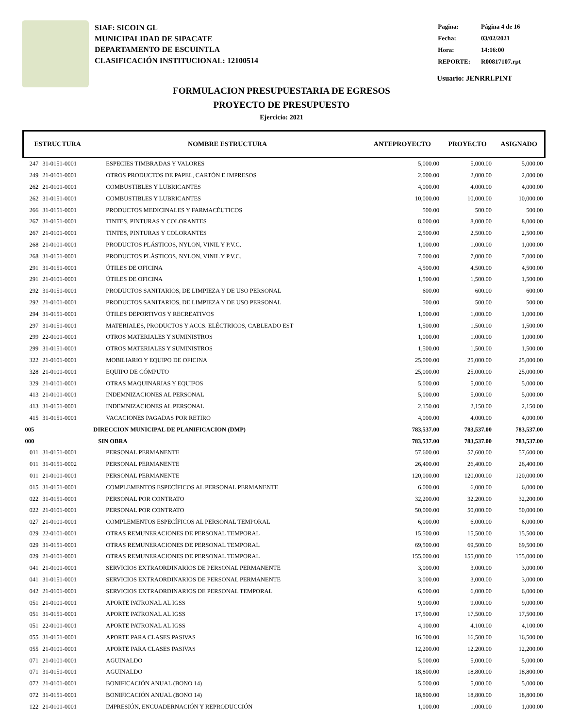SIAF: SICOIN GL
MUNICIPALIDAD DE SIPACATE
DEPARTAMENTO DE ESCUINTLA
CLASIFICACIÓN INSTITUCIONAL: 12100514
| Pagina: | Página 4 de 16 |
| Fecha: | 03/02/2021 |
| Hora: | 14:16:00 |
| REPORTE: | R00817107.rpt |
Usuario: JENRRI.PINT
FORMULACION PRESUPUESTARIA DE EGRESOS
PROYECTO DE PRESUPUESTO
Ejercicio: 2021
| ESTRUCTURA | | NOMBRE ESTRUCTURA | ANTEPROYECTO | PROYECTO | ASIGNADO |
| --- | --- | --- | --- | --- | --- |
| 247 | 31-0151-0001 | ESPECIES TIMBRADAS Y VALORES | 5,000.00 | 5,000.00 | 5,000.00 |
| 249 | 21-0101-0001 | OTROS PRODUCTOS DE PAPEL, CARTÓN E IMPRESOS | 2,000.00 | 2,000.00 | 2,000.00 |
| 262 | 21-0101-0001 | COMBUSTIBLES Y LUBRICANTES | 4,000.00 | 4,000.00 | 4,000.00 |
| 262 | 31-0151-0001 | COMBUSTIBLES Y LUBRICANTES | 10,000.00 | 10,000.00 | 10,000.00 |
| 266 | 31-0151-0001 | PRODUCTOS MEDICINALES Y FARMACÉUTICOS | 500.00 | 500.00 | 500.00 |
| 267 | 31-0151-0001 | TINTES, PINTURAS Y COLORANTES | 8,000.00 | 8,000.00 | 8,000.00 |
| 267 | 21-0101-0001 | TINTES, PINTURAS Y COLORANTES | 2,500.00 | 2,500.00 | 2,500.00 |
| 268 | 21-0101-0001 | PRODUCTOS PLÁSTICOS, NYLON, VINIL Y P.V.C. | 1,000.00 | 1,000.00 | 1,000.00 |
| 268 | 31-0151-0001 | PRODUCTOS PLÁSTICOS, NYLON, VINIL Y P.V.C. | 7,000.00 | 7,000.00 | 7,000.00 |
| 291 | 31-0151-0001 | ÚTILES DE OFICINA | 4,500.00 | 4,500.00 | 4,500.00 |
| 291 | 21-0101-0001 | ÚTILES DE OFICINA | 1,500.00 | 1,500.00 | 1,500.00 |
| 292 | 31-0151-0001 | PRODUCTOS SANITARIOS, DE LIMPIEZA Y DE USO PERSONAL | 600.00 | 600.00 | 600.00 |
| 292 | 21-0101-0001 | PRODUCTOS SANITARIOS, DE LIMPIEZA Y DE USO PERSONAL | 500.00 | 500.00 | 500.00 |
| 294 | 31-0151-0001 | ÚTILES DEPORTIVOS Y RECREATIVOS | 1,000.00 | 1,000.00 | 1,000.00 |
| 297 | 31-0151-0001 | MATERIALES, PRODUCTOS Y ACCS. ELÉCTRICOS, CABLEADO ESТ | 1,500.00 | 1,500.00 | 1,500.00 |
| 299 | 22-0101-0001 | OTROS MATERIALES Y SUMINISTROS | 1,000.00 | 1,000.00 | 1,000.00 |
| 299 | 31-0151-0001 | OTROS MATERIALES Y SUMINISTROS | 1,500.00 | 1,500.00 | 1,500.00 |
| 322 | 21-0101-0001 | MOBILIARIO Y EQUIPO DE OFICINA | 25,000.00 | 25,000.00 | 25,000.00 |
| 328 | 21-0101-0001 | EQUIPO DE CÓMPUTO | 25,000.00 | 25,000.00 | 25,000.00 |
| 329 | 21-0101-0001 | OTRAS MAQUINARIAS Y EQUIPOS | 5,000.00 | 5,000.00 | 5,000.00 |
| 413 | 21-0101-0001 | INDEMNIZACIONES AL PERSONAL | 5,000.00 | 5,000.00 | 5,000.00 |
| 413 | 31-0151-0001 | INDEMNIZACIONES AL PERSONAL | 2,150.00 | 2,150.00 | 2,150.00 |
| 415 | 31-0151-0001 | VACACIONES PAGADAS POR RETIRO | 4,000.00 | 4,000.00 | 4,000.00 |
| 005 | | DIRECCION MUNICIPAL DE PLANIFICACION (DMP) | 783,537.00 | 783,537.00 | 783,537.00 |
| 000 | | SIN OBRA | 783,537.00 | 783,537.00 | 783,537.00 |
| 011 | 31-0151-0001 | PERSONAL PERMANENTE | 57,600.00 | 57,600.00 | 57,600.00 |
| 011 | 31-0151-0002 | PERSONAL PERMANENTE | 26,400.00 | 26,400.00 | 26,400.00 |
| 011 | 21-0101-0001 | PERSONAL PERMANENTE | 120,000.00 | 120,000.00 | 120,000.00 |
| 015 | 31-0151-0001 | COMPLEMENTOS ESPECÍFICOS AL PERSONAL PERMANENTE | 6,000.00 | 6,000.00 | 6,000.00 |
| 022 | 31-0151-0001 | PERSONAL POR CONTRATO | 32,200.00 | 32,200.00 | 32,200.00 |
| 022 | 21-0101-0001 | PERSONAL POR CONTRATO | 50,000.00 | 50,000.00 | 50,000.00 |
| 027 | 21-0101-0001 | COMPLEMENTOS ESPECÍFICOS AL PERSONAL TEMPORAL | 6,000.00 | 6,000.00 | 6,000.00 |
| 029 | 22-0101-0001 | OTRAS REMUNERACIONES DE PERSONAL TEMPORAL | 15,500.00 | 15,500.00 | 15,500.00 |
| 029 | 31-0151-0001 | OTRAS REMUNERACIONES DE PERSONAL TEMPORAL | 69,500.00 | 69,500.00 | 69,500.00 |
| 029 | 21-0101-0001 | OTRAS REMUNERACIONES DE PERSONAL TEMPORAL | 155,000.00 | 155,000.00 | 155,000.00 |
| 041 | 21-0101-0001 | SERVICIOS EXTRAORDINARIOS DE PERSONAL PERMANENTE | 3,000.00 | 3,000.00 | 3,000.00 |
| 041 | 31-0151-0001 | SERVICIOS EXTRAORDINARIOS DE PERSONAL PERMANENTE | 3,000.00 | 3,000.00 | 3,000.00 |
| 042 | 21-0101-0001 | SERVICIOS EXTRAORDINARIOS DE PERSONAL TEMPORAL | 6,000.00 | 6,000.00 | 6,000.00 |
| 051 | 21-0101-0001 | APORTE PATRONAL AL IGSS | 9,000.00 | 9,000.00 | 9,000.00 |
| 051 | 31-0151-0001 | APORTE PATRONAL AL IGSS | 17,500.00 | 17,500.00 | 17,500.00 |
| 051 | 22-0101-0001 | APORTE PATRONAL AL IGSS | 4,100.00 | 4,100.00 | 4,100.00 |
| 055 | 31-0151-0001 | APORTE PARA CLASES PASIVAS | 16,500.00 | 16,500.00 | 16,500.00 |
| 055 | 21-0101-0001 | APORTE PARA CLASES PASIVAS | 12,200.00 | 12,200.00 | 12,200.00 |
| 071 | 21-0101-0001 | AGUINALDO | 5,000.00 | 5,000.00 | 5,000.00 |
| 071 | 31-0151-0001 | AGUINALDO | 18,800.00 | 18,800.00 | 18,800.00 |
| 072 | 21-0101-0001 | BONIFICACIÓN ANUAL (BONO 14) | 5,000.00 | 5,000.00 | 5,000.00 |
| 072 | 31-0151-0001 | BONIFICACIÓN ANUAL (BONO 14) | 18,800.00 | 18,800.00 | 18,800.00 |
| 122 | 21-0101-0001 | IMPRESIÓN, ENCUADERNACIÓN Y REPRODUCCIÓN | 1,000.00 | 1,000.00 | 1,000.00 |